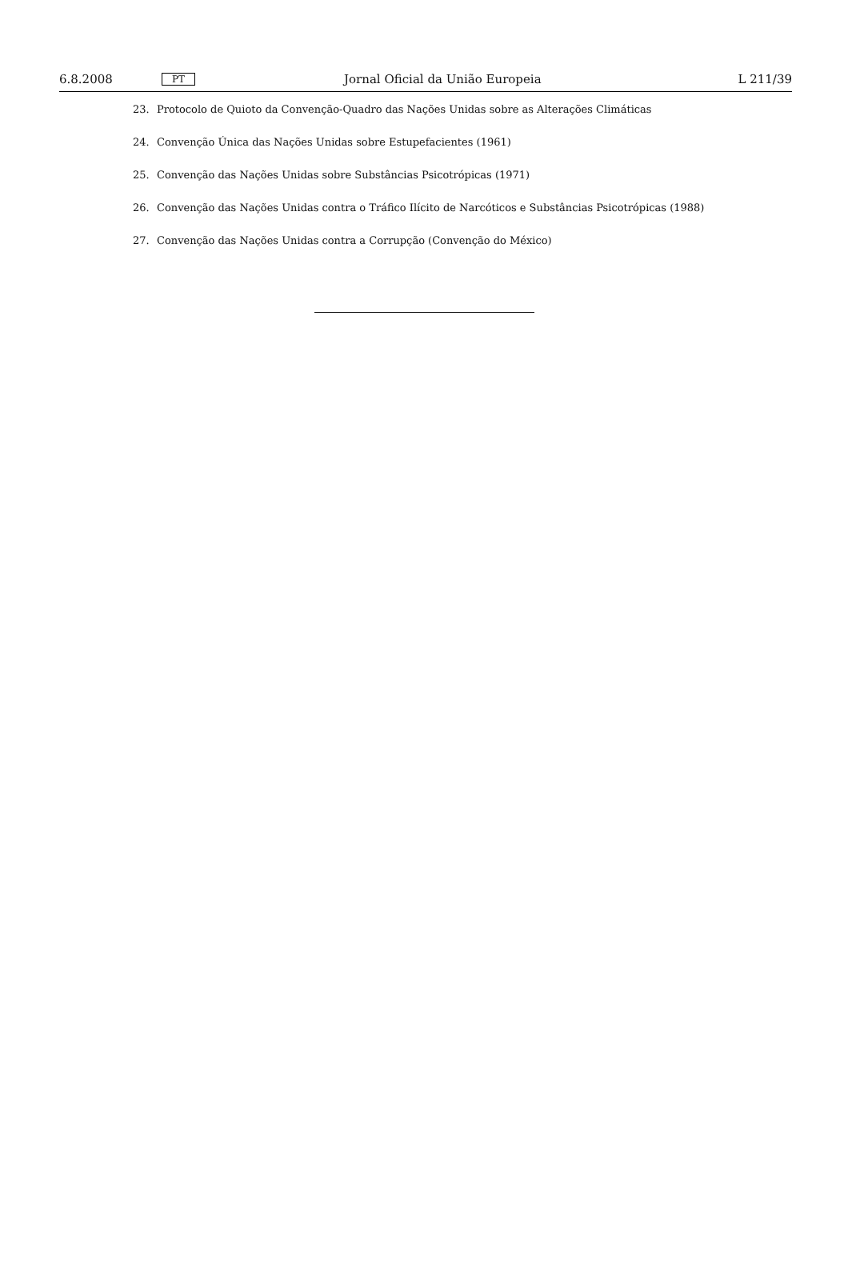6.8.2008 PT Jornal Oficial da União Europeia L 211/39
23. Protocolo de Quioto da Convenção-Quadro das Nações Unidas sobre as Alterações Climáticas
24. Convenção Única das Nações Unidas sobre Estupefacientes (1961)
25. Convenção das Nações Unidas sobre Substâncias Psicotrópicas (1971)
26. Convenção das Nações Unidas contra o Tráfico Ilícito de Narcóticos e Substâncias Psicotrópicas (1988)
27. Convenção das Nações Unidas contra a Corrupção (Convenção do México)